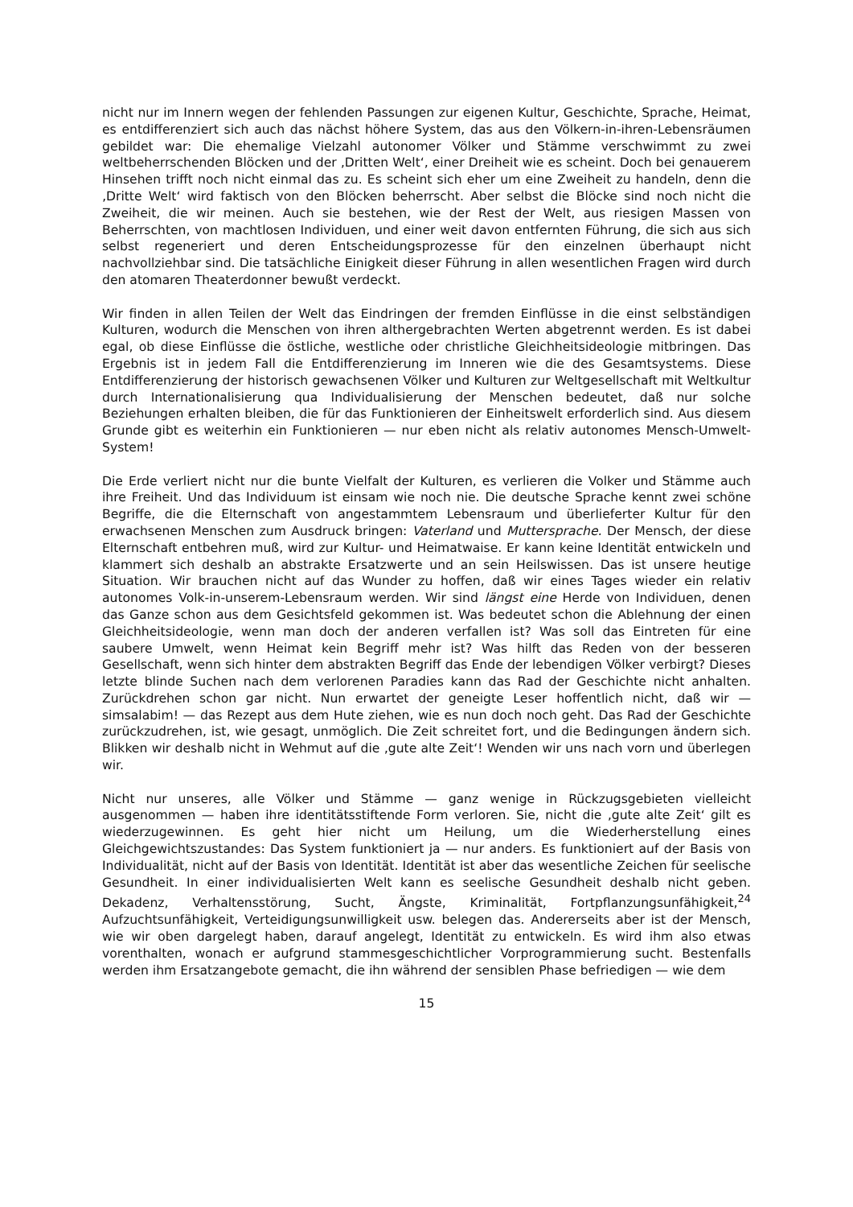nicht nur im Innern wegen der fehlenden Passungen zur eigenen Kultur, Geschichte, Sprache, Heimat, es entdifferenziert sich auch das nächst höhere System, das aus den Völkern-in-ihren-Lebensräumen gebildet war: Die ehemalige Vielzahl autonomer Völker und Stämme verschwimmt zu zwei weltbeherrschenden Blöcken und der ‚Dritten Welt‘, einer Dreiheit wie es scheint. Doch bei genauerem Hinsehen trifft noch nicht einmal das zu. Es scheint sich eher um eine Zweiheit zu handeln, denn die ‚Dritte Welt‘ wird faktisch von den Blöcken beherrscht. Aber selbst die Blöcke sind noch nicht die Zweiheit, die wir meinen. Auch sie bestehen, wie der Rest der Welt, aus riesigen Massen von Beherrschten, von machtlosen Individuen, und einer weit davon entfernten Führung, die sich aus sich selbst regeneriert und deren Entscheidungsprozesse für den einzelnen überhaupt nicht nachvollziehbar sind. Die tatsächliche Einigkeit dieser Führung in allen wesentlichen Fragen wird durch den atomaren Theaterdonner bewußt verdeckt.
Wir finden in allen Teilen der Welt das Eindringen der fremden Einflüsse in die einst selbständigen Kulturen, wodurch die Menschen von ihren althergebrachten Werten abgetrennt werden. Es ist dabei egal, ob diese Einflüsse die östliche, westliche oder christliche Gleichheitsideologie mitbringen. Das Ergebnis ist in jedem Fall die Entdifferenzierung im Inneren wie die des Gesamtsystems. Diese Entdifferenzierung der historisch gewachsenen Völker und Kulturen zur Weltgesellschaft mit Weltkultur durch Internationalisierung qua Individualisierung der Menschen bedeutet, daß nur solche Beziehungen erhalten bleiben, die für das Funktionieren der Einheitswelt erforderlich sind. Aus diesem Grunde gibt es weiterhin ein Funktionieren — nur eben nicht als relativ autonomes Mensch-Umwelt-System!
Die Erde verliert nicht nur die bunte Vielfalt der Kulturen, es verlieren die Volker und Stämme auch ihre Freiheit. Und das Individuum ist einsam wie noch nie. Die deutsche Sprache kennt zwei schöne Begriffe, die die Elternschaft von angestammtem Lebensraum und überlieferter Kultur für den erwachsenen Menschen zum Ausdruck bringen: Vaterland und Muttersprache. Der Mensch, der diese Elternschaft entbehren muß, wird zur Kultur- und Heimatwaise. Er kann keine Identität entwickeln und klammert sich deshalb an abstrakte Ersatzwerte und an sein Heilswissen. Das ist unsere heutige Situation. Wir brauchen nicht auf das Wunder zu hoffen, daß wir eines Tages wieder ein relativ autonomes Volk-in-unserem-Lebensraum werden. Wir sind längst eine Herde von Individuen, denen das Ganze schon aus dem Gesichtsfeld gekommen ist. Was bedeutet schon die Ablehnung der einen Gleichheitsideologie, wenn man doch der anderen verfallen ist? Was soll das Eintreten für eine saubere Umwelt, wenn Heimat kein Begriff mehr ist? Was hilft das Reden von der besseren Gesellschaft, wenn sich hinter dem abstrakten Begriff das Ende der lebendigen Völker verbirgt? Dieses letzte blinde Suchen nach dem verlorenen Paradies kann das Rad der Geschichte nicht anhalten. Zurückdrehen schon gar nicht. Nun erwartet der geneigte Leser hoffentlich nicht, daß wir — simsalabim! — das Rezept aus dem Hute ziehen, wie es nun doch noch geht. Das Rad der Geschichte zurückzudrehen, ist, wie gesagt, unmöglich. Die Zeit schreitet fort, und die Bedingungen ändern sich. Blikken wir deshalb nicht in Wehmut auf die ‚gute alte Zeit‘! Wenden wir uns nach vorn und überlegen wir.
Nicht nur unseres, alle Völker und Stämme — ganz wenige in Rückzugsgebieten vielleicht ausgenommen — haben ihre identitätsstiftende Form verloren. Sie, nicht die ‚gute alte Zeit‘ gilt es wiederzugewinnen. Es geht hier nicht um Heilung, um die Wiederherstellung eines Gleichgewichtszustandes: Das System funktioniert ja — nur anders. Es funktioniert auf der Basis von Individualität, nicht auf der Basis von Identität. Identität ist aber das wesentliche Zeichen für seelische Gesundheit. In einer individualisierten Welt kann es seelische Gesundheit deshalb nicht geben. Dekadenz, Verhaltensstörung, Sucht, Ängste, Kriminalität, Fortpflanzungsunfähigkeit,<sup>24</sup> Aufzuchtsunfähigkeit, Verteidigungsunwilligkeit usw. belegen das. Andererseits aber ist der Mensch, wie wir oben dargelegt haben, darauf angelegt, Identität zu entwickeln. Es wird ihm also etwas vorenthalten, wonach er aufgrund stammesgeschichtlicher Vorprogrammierung sucht. Bestenfalls werden ihm Ersatzangebote gemacht, die ihn während der sensiblen Phase befriedigen — wie dem
15